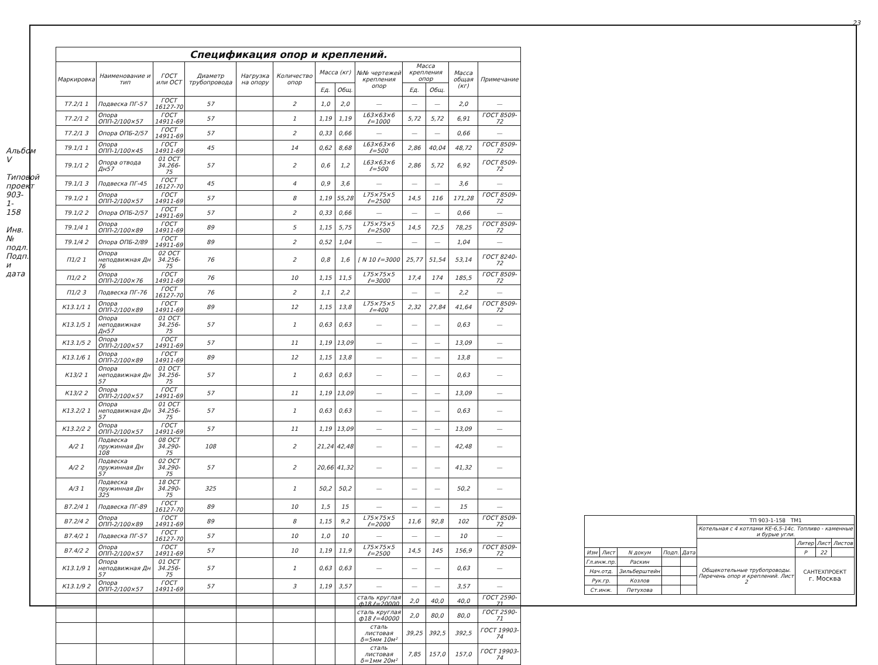23
Альбом V
Типовой проект 903-1-158
Инв. № подл. Подп. и дата
Спецификация опор и креплений.
| Маркировка | Наименование и тип | ГОСТ или ОСТ | Диаметр трубопровода | Нагрузка на опору | Количество опор | Масса (кг) | | №№ чертежей крепления опор | Масса крепления опор | | Масса общая (кг) | Примечание |
| --- | --- | --- | --- | --- | --- | --- | --- | --- | --- | --- | --- | --- |
| | | | | | | Ед. | Общ. | | Ед. | Общ. | | |
| Т7.2/1 1 | Подвеска ПГ-57 | ГОСТ 16127-70 | 57 | | 2 | 1,0 | 2,0 | — | — | — | 2,0 | — |
| Т7.2/1 2 | Опора ОПП-2/100×57 | ГОСТ 14911-69 | 57 | | 1 | 1,19 | 1,19 | L63×63×6 ℓ=1000 | 5,72 | 5,72 | 6,91 | ГОСТ 8509-72 |
| Т7.2/1 3 | Опора ОПБ-2/57 | ГОСТ 14911-69 | 57 | | 2 | 0,33 | 0,66 | — | — | — | 0,66 | — |
| Т9.1/1 1 | Опора ОПП-1/100×45 | ГОСТ 14911-69 | 45 | | 14 | 0,62 | 8,68 | L63×63×6 ℓ=500 | 2,86 | 40,04 | 48,72 | ГОСТ 8509-72 |
| Т9.1/1 2 | Опора отвода Дн57 | 01 ОСТ 34.266-75 | 57 | | 2 | 0,6 | 1,2 | L63×63×6 ℓ=500 | 2,86 | 5,72 | 6,92 | ГОСТ 8509-72 |
| Т9.1/1 3 | Подвеска ПГ-45 | ГОСТ 16127-70 | 45 | | 4 | 0,9 | 3,6 | — | — | — | 3,6 | — |
| Т9.1/2 1 | Опора ОПП-2/100×57 | ГОСТ 14911-69 | 57 | | 8 | 1,19 | 55,28 | L75×75×5 ℓ=2500 | 14,5 | 116 | 171,28 | ГОСТ 8509-72 |
| Т9.1/2 2 | Опора ОПБ-2/57 | ГОСТ 14911-69 | 57 | | 2 | 0,33 | 0,66 | — | — | — | 0,66 | — |
| Т9.1/4 1 | Опора ОПП-2/100×89 | ГОСТ 14911-69 | 89 | | 5 | 1,15 | 5,75 | L75×75×5 ℓ=2500 | 14,5 | 72,5 | 78,25 | ГОСТ 8509-72 |
| Т9.1/4 2 | Опора ОПБ-2/89 | ГОСТ 14911-69 | 89 | | 2 | 0,52 | 1,04 | — | — | — | 1,04 | — |
| П1/2 1 | Опора неподвижная Дн 76 | 02 ОСТ 34.256-75 | 76 | | 2 | 0,8 | 1,6 | [ N 10 ℓ=3000 | 25,77 | 51,54 | 53,14 | ГОСТ 8240-72 |
| П1/2 2 | Опора ОПП-2/100×76 | ГОСТ 14911-69 | 76 | | 10 | 1,15 | 11,5 | L75×75×5 ℓ=3000 | 17,4 | 174 | 185,5 | ГОСТ 8509-72 |
| П1/2 3 | Подвеска ПГ-76 | ГОСТ 16127-70 | 76 | | 2 | 1,1 | 2,2 | | — | — | 2,2 | — |
| К13.1/1 1 | Опора ОПП-2/100×89 | ГОСТ 14911-69 | 89 | | 12 | 1,15 | 13,8 | L75×75×5 ℓ=400 | 2,32 | 27,84 | 41,64 | ГОСТ 8509-72 |
| К13.1/5 1 | Опора неподвижная Дн57 | 01 ОСТ 34.256-75 | 57 | | 1 | 0,63 | 0,63 | — | — | — | 0,63 | — |
| К13.1/5 2 | Опора ОПП-2/100×57 | ГОСТ 14911-69 | 57 | | 11 | 1,19 | 13,09 | — | — | — | 13,09 | — |
| К13.1/6 1 | Опора ОПП-2/100×89 | ГОСТ 14911-69 | 89 | | 12 | 1,15 | 13,8 | — | — | — | 13,8 | — |
| К13/2 1 | Опора неподвижная Дн 57 | 01 ОСТ 34.256-75 | 57 | | 1 | 0,63 | 0,63 | — | — | — | 0,63 | — |
| К13/2 2 | Опора ОПП-2/100×57 | ГОСТ 14911-69 | 57 | | 11 | 1,19 | 13,09 | — | — | — | 13,09 | — |
| К13.2/2 1 | Опора неподвижная Дн 57 | 01 ОСТ 34.256-75 | 57 | | 1 | 0,63 | 0,63 | — | — | — | 0,63 | — |
| К13.2/2 2 | Опора ОПП-2/100×57 | ГОСТ 14911-69 | 57 | | 11 | 1,19 | 13,09 | — | — | — | 13,09 | — |
| А/2 1 | Подвеска пружинная Дн 108 | 08 ОСТ 34.290-75 | 108 | | 2 | 21,24 | 42,48 | — | — | — | 42,48 | — |
| А/2 2 | Подвеска пружинная Дн 57 | 02 ОСТ 34.290-75 | 57 | | 2 | 20,66 | 41,32 | — | — | — | 41,32 | — |
| А/3 1 | Подвеска пружинная Дн 325 | 18 ОСТ 34.290-75 | 325 | | 1 | 50,2 | 50,2 | — | — | — | 50,2 | — |
| В7.2/4 1 | Подвеска ПГ-89 | ГОСТ 16127-70 | 89 | | 10 | 1,5 | 15 | — | — | — | 15 | — |
| В7.2/4 2 | Опора ОПП-2/100×89 | ГОСТ 14911-69 | 89 | | 8 | 1,15 | 9,2 | L75×75×5 ℓ=2000 | 11,6 | 92,8 | 102 | ГОСТ 8509-72 |
| В7.4/2 1 | Подвеска ПГ-57 | ГОСТ 16127-70 | 57 | | 10 | 1,0 | 10 | — | — | — | 10 | — |
| В7.4/2 2 | Опора ОПП-2/100×57 | ГОСТ 14911-69 | 57 | | 10 | 1,19 | 11,9 | L75×75×5 ℓ=2500 | 14,5 | 145 | 156,9 | ГОСТ 8509-72 |
| К13.1/9 1 | Опора неподвижная Дн 57 | 01 ОСТ 34.256-75 | 57 | | 1 | 0,63 | 0,63 | — | — | — | 0,63 | — |
| К13.1/9 2 | Опора ОПП-2/100×57 | ГОСТ 14911-69 | 57 | | 3 | 1,19 | 3,57 | — | — | — | 3,57 | — |
| | | | | | | | | сталь круглая ф18 ℓ=20000 | 2,0 | 40,0 | 40,0 | ГОСТ 2590-71 |
| | | | | | | | | сталь круглая ф18 ℓ=40000 | 2,0 | 80,0 | 80,0 | ГОСТ 2590-71 |
| | | | | | | | | сталь листовая δ=5мм 10м² | 39,25 | 392,5 | 392,5 | ГОСТ 19903-74 |
| | | | | | | | | сталь листовая δ=1мм 20м² | 7,85 | 157,0 | 157,0 | ГОСТ 19903-74 |
| | | | | | ТП 903-1-158 ТМ1 | | | |
| | | | | | Котельная с 4 котлами КЕ-6,5-14с. Топливо - каменные и бурые угли. | | | |
| | | | | | | Литер | Лист | Листов |
| Изм | Лист | N докум | Подп. | Дата | | Р | 22 | |
| Гл.инж.пр. | | Раскин | | | Общекотельные трубопроводы. Перечень опор и креплений. Лист 2 | САНТЕХПРОЕКТ г. Москва | | |
| Нач.отд. | | Зильберштейн | | | | | | |
| Рук.гр. | | Козлов | | | | | | |
| Ст.инж. | | Петухова | | | | | | |